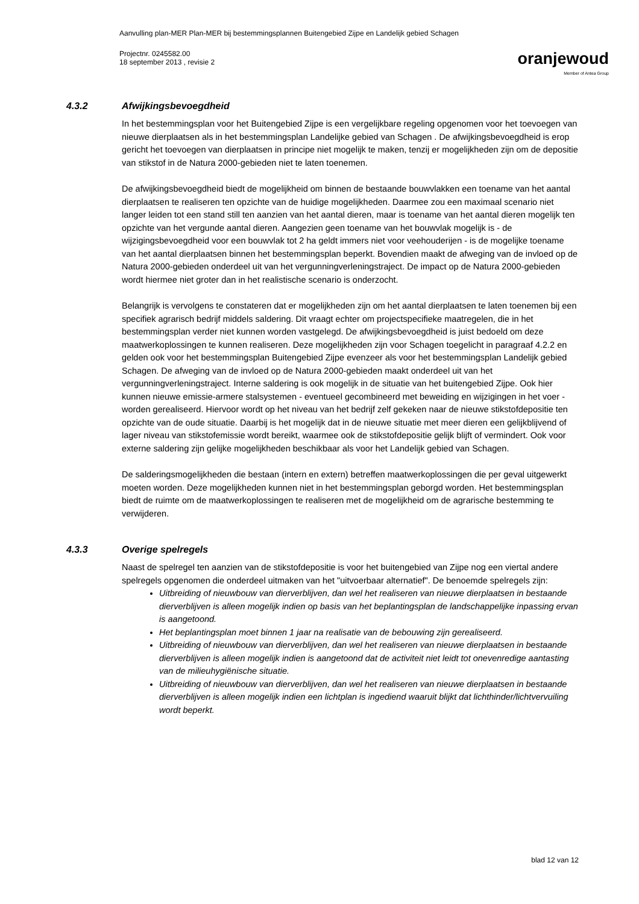Aanvulling plan-MER Plan-MER bij bestemmingsplannen Buitengebied Zijpe en Landelijk gebied Schagen
Projectnr. 0245582.00
18 september 2013 , revisie 2
oranjewoud
Member of Antea Group
4.3.2 Afwijkingsbevoegdheid
In het bestemmingsplan voor het Buitengebied Zijpe is een vergelijkbare regeling opgenomen voor het toevoegen van nieuwe dierplaatsen als in het bestemmingsplan Landelijke gebied van Schagen . De afwijkingsbevoegdheid is erop gericht het toevoegen van dierplaatsen in principe niet mogelijk te maken, tenzij er mogelijkheden zijn om de depositie van stikstof in de Natura 2000-gebieden niet te laten toenemen.
De afwijkingsbevoegdheid biedt de mogelijkheid om binnen de bestaande bouwvlakken een toename van het aantal dierplaatsen te realiseren ten opzichte van de huidige mogelijkheden. Daarmee zou een maximaal scenario niet langer leiden tot een stand still ten aanzien van het aantal dieren, maar is toename van het aantal dieren mogelijk ten opzichte van het vergunde aantal dieren. Aangezien geen toename van het bouwvlak mogelijk is - de wijzigingsbevoegdheid voor een bouwvlak tot 2 ha geldt immers niet voor veehouderijen - is de mogelijke toename van het aantal dierplaatsen binnen het bestemmingsplan beperkt. Bovendien maakt de afweging van de invloed op de Natura 2000-gebieden onderdeel uit van het vergunningverleningstraject. De impact op de Natura 2000-gebieden wordt hiermee niet groter dan in het realistische scenario is onderzocht.
Belangrijk is vervolgens te constateren dat er mogelijkheden zijn om het aantal dierplaatsen te laten toenemen bij een specifiek agrarisch bedrijf middels saldering. Dit vraagt echter om projectspecifieke maatregelen, die in het bestemmingsplan verder niet kunnen worden vastgelegd. De afwijkingsbevoegdheid is juist bedoeld om deze maatwerkoplossingen te kunnen realiseren. Deze mogelijkheden zijn voor Schagen toegelicht in paragraaf 4.2.2 en gelden ook voor het bestemmingsplan Buitengebied Zijpe evenzeer als voor het bestemmingsplan Landelijk gebied Schagen. De afweging van de invloed op de Natura 2000-gebieden maakt onderdeel uit van het vergunningverleningstraject. Interne saldering is ook mogelijk in de situatie van het buitengebied Zijpe. Ook hier kunnen nieuwe emissie-armere stalsystemen - eventueel gecombineerd met beweiding en wijzigingen in het voer - worden gerealiseerd. Hiervoor wordt op het niveau van het bedrijf zelf gekeken naar de nieuwe stikstofdepositie ten opzichte van de oude situatie. Daarbij is het mogelijk dat in de nieuwe situatie met meer dieren een gelijkblijvend of lager niveau van stikstofemissie wordt bereikt, waarmee ook de stikstofdepositie gelijk blijft of vermindert. Ook voor externe saldering zijn gelijke mogelijkheden beschikbaar als voor het Landelijk gebied van Schagen.
De salderingsmogelijkheden die bestaan (intern en extern) betreffen maatwerkoplossingen die per geval uitgewerkt moeten worden. Deze mogelijkheden kunnen niet in het bestemmingsplan geborgd worden. Het bestemmingsplan biedt de ruimte om de maatwerkoplossingen te realiseren met de mogelijkheid om de agrarische bestemming te verwijderen.
4.3.3 Overige spelregels
Naast de spelregel ten aanzien van de stikstofdepositie is voor het buitengebied van Zijpe nog een viertal andere spelregels opgenomen die onderdeel uitmaken van het "uitvoerbaar alternatief". De benoemde spelregels zijn:
Uitbreiding of nieuwbouw van dierverblijven, dan wel het realiseren van nieuwe dierplaatsen in bestaande dierverblijven is alleen mogelijk indien op basis van het beplantingsplan de landschappelijke inpassing ervan is aangetoond.
Het beplantingsplan moet binnen 1 jaar na realisatie van de bebouwing zijn gerealiseerd.
Uitbreiding of nieuwbouw van dierverblijven, dan wel het realiseren van nieuwe dierplaatsen in bestaande dierverblijven is alleen mogelijk indien is aangetoond dat de activiteit niet leidt tot onevenredige aantasting van de milieuhygiënische situatie.
Uitbreiding of nieuwbouw van dierverblijven, dan wel het realiseren van nieuwe dierplaatsen in bestaande dierverblijven is alleen mogelijk indien een lichtplan is ingediend waaruit blijkt dat lichthinder/lichtvervuiling wordt beperkt.
blad 12 van 12